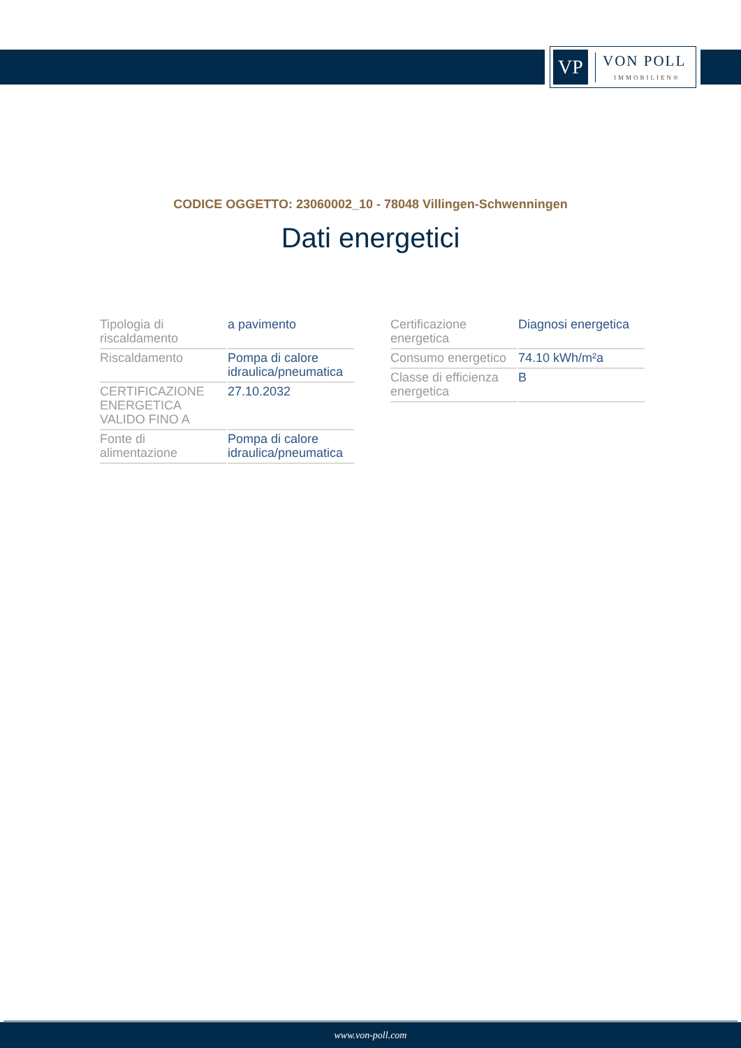VP
VON POLL
IMMOBILIEN®
CODICE OGGETTO: 23060002_10 - 78048 Villingen-Schwenningen
Dati energetici
| Tipologia di riscaldamento | a pavimento |
| Riscaldamento | Pompa di calore idraulica/pneumatica |
| CERTIFICAZIONE ENERGETICA VALIDO FINO A | 27.10.2032 |
| Fonte di alimentazione | Pompa di calore idraulica/pneumatica |
| Certificazione energetica | Diagnosi energetica |
| Consumo energetico | 74.10 kWh/m²a |
| Classe di efficienza energetica | B |
www.von-poll.com